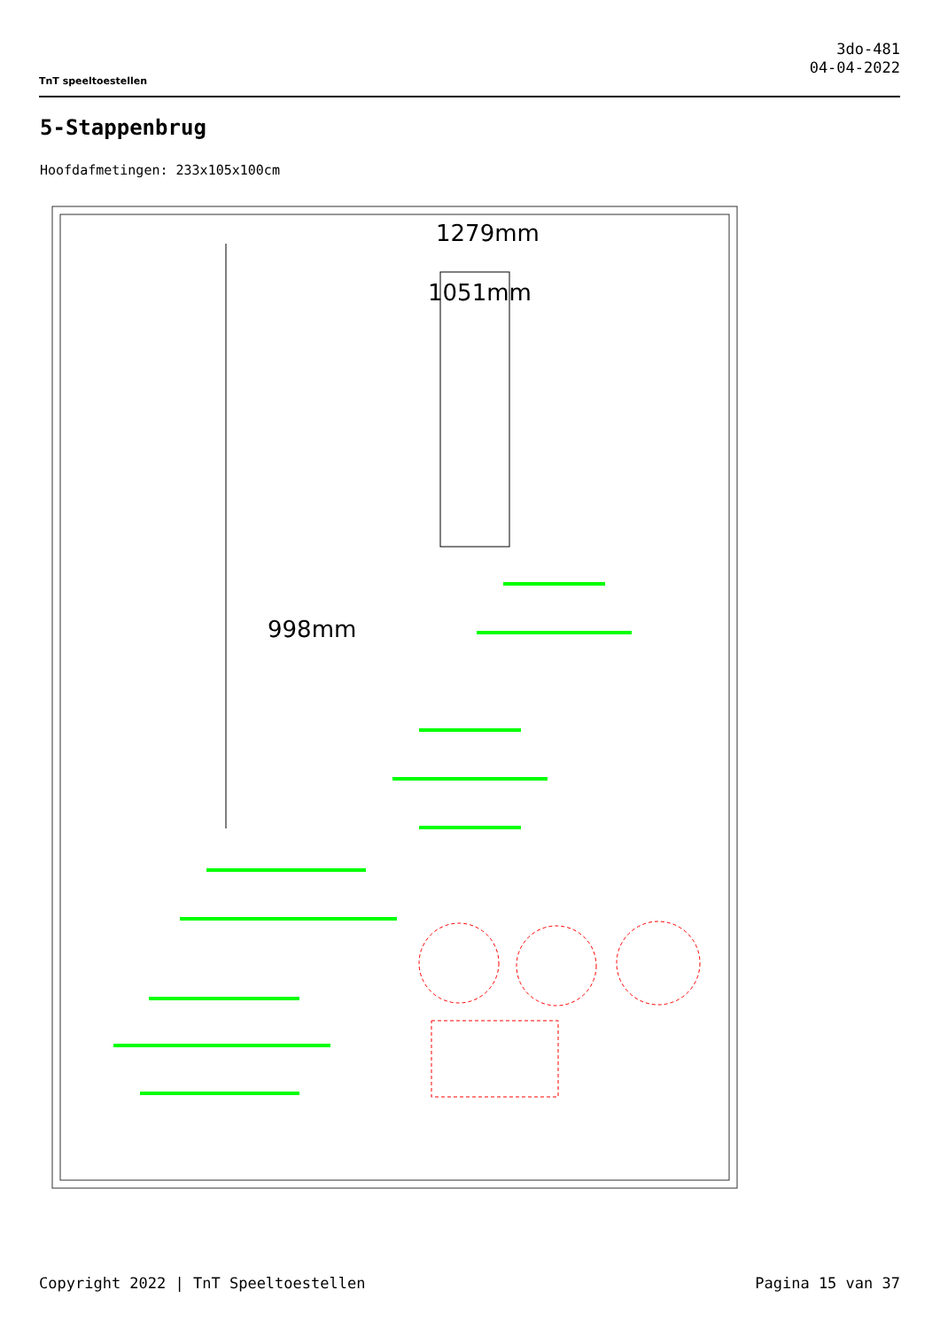TnT speeltoestellen
3do-481
04-04-2022
5-Stappenbrug
Hoofdafmetingen: 233x105x100cm
1279mm
1051mm
998mm
Copyright 2022 | TnT Speeltoestellen Pagina 15 van 37